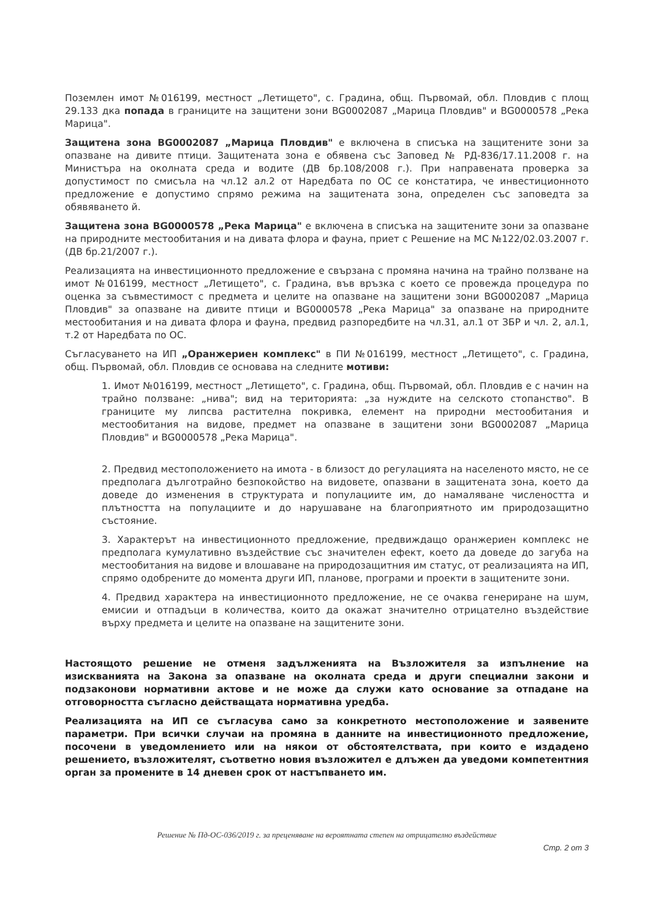Поземлен имот №016199, местност „Летището", с. Градина, общ. Първомай, обл. Пловдив с площ 29.133 дка попада в границите на защитени зони BG0002087 „Марица Пловдив" и BG0000578 „Река Марица".
Защитена зона BG0002087 „Марица Пловдив" е включена в списъка на защитените зони за опазване на дивите птици. Защитената зона е обявена със Заповед № РД-836/17.11.2008 г. на Министъра на околната среда и водите (ДВ бр.108/2008 г.). При направената проверка за допустимост по смисъла на чл.12 ал.2 от Наредбата по ОС се констатира, че инвестиционното предложение е допустимо спрямо режима на защитената зона, определен със заповедта за обявяването й.
Защитена зона BG0000578 „Река Марица" е включена в списъка на защитените зони за опазване на природните местообитания и на дивата флора и фауна, приет с Решение на МС №122/02.03.2007 г. (ДВ бр.21/2007 г.).
Реализацията на инвестиционното предложение е свързана с промяна начина на трайно ползване на имот №016199, местност „Летището", с. Градина, във връзка с което се провежда процедура по оценка за съвместимост с предмета и целите на опазване на защитени зони BG0002087 „Марица Пловдив" за опазване на дивите птици и BG0000578 „Река Марица" за опазване на природните местообитания и на дивата флора и фауна, предвид разпоредбите на чл.31, ал.1 от ЗБР и чл. 2, ал.1, т.2 от Наредбата по ОС.
Съгласуването на ИП „Оранжериен комплекс" в ПИ №016199, местност „Летището", с. Градина, общ. Първомай, обл. Пловдив се основава на следните мотиви:
1. Имот №016199, местност „Летището", с. Градина, общ. Първомай, обл. Пловдив е с начин на трайно ползване: „нива"; вид на територията: „за нуждите на селското стопанство". В границите му липсва растителна покривка, елемент на природни местообитания и местообитания на видове, предмет на опазване в защитени зони BG0002087 „Марица Пловдив" и BG0000578 „Река Марица".
2. Предвид местоположението на имота - в близост до регулацията на населеното място, не се предполага дълготрайно безпокойство на видовете, опазвани в защитената зона, което да доведе до изменения в структурата и популациите им, до намаляване числеността и плътността на популациите и до нарушаване на благоприятното им природозащитно състояние.
3. Характерът на инвестиционното предложение, предвиждащо оранжериен комплекс не предполага кумулативно въздействие със значителен ефект, което да доведе до загуба на местообитания на видове и влошаване на природозащитния им статус, от реализацията на ИП, спрямо одобрените до момента други ИП, планове, програми и проекти в защитените зони.
4. Предвид характера на инвестиционното предложение, не се очаква генериране на шум, емисии и отпадъци в количества, които да окажат значително отрицателно въздействие върху предмета и целите на опазване на защитените зони.
Настоящото решение не отменя задълженията на Възложителя за изпълнение на изискванията на Закона за опазване на околната среда и други специални закони и подзаконови нормативни актове и не може да служи като основание за отпадане на отговорността съгласно действащата нормативна уредба.
Реализацията на ИП се съгласува само за конкретното местоположение и заявените параметри. При всички случаи на промяна в данните на инвестиционното предложение, посочени в уведомлението или на някои от обстоятелствата, при които е издадено решението, възложителят, съответно новия възложител е длъжен да уведоми компетентния орган за промените в 14 дневен срок от настъпването им.
Решение № Пд-ОС-036/2019 г. за преценяване на вероятната степен на отрицателно въздействие
Стр. 2 от 3